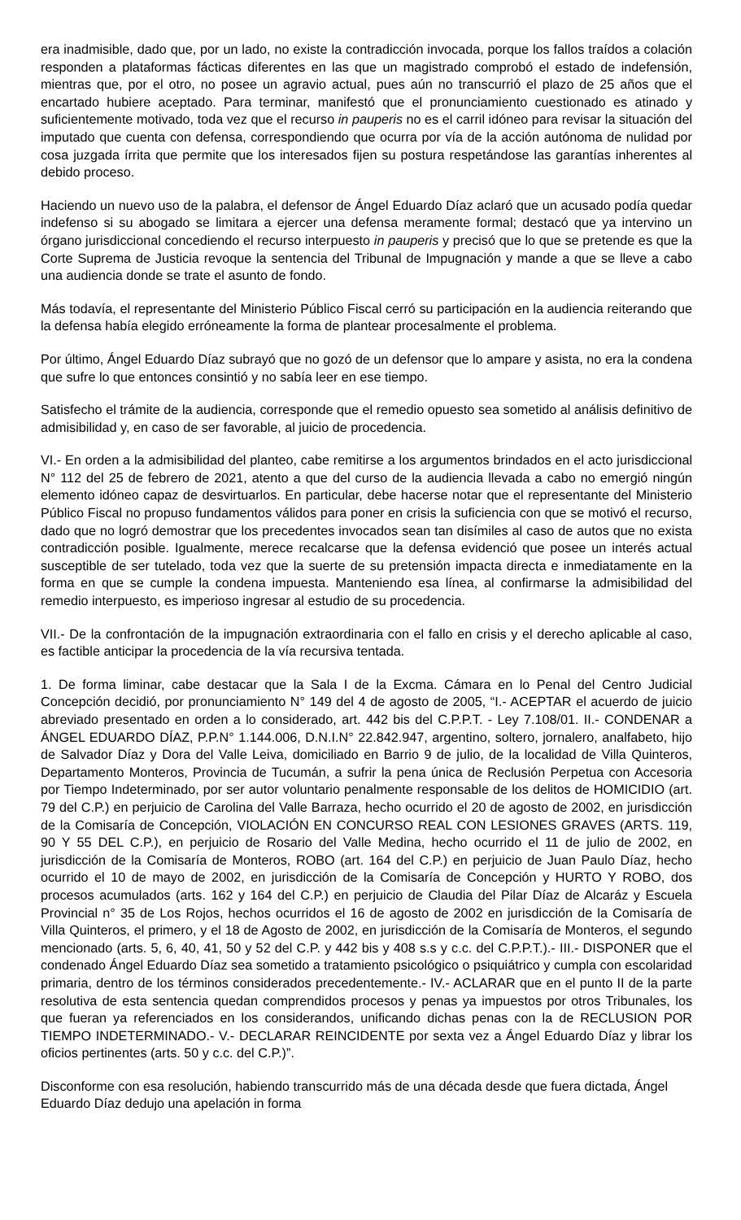era inadmisible, dado que, por un lado, no existe la contradicción invocada, porque los fallos traídos a colación responden a plataformas fácticas diferentes en las que un magistrado comprobó el estado de indefensión, mientras que, por el otro, no posee un agravio actual, pues aún no transcurrió el plazo de 25 años que el encartado hubiere aceptado. Para terminar, manifestó que el pronunciamiento cuestionado es atinado y suficientemente motivado, toda vez que el recurso in pauperis no es el carril idóneo para revisar la situación del imputado que cuenta con defensa, correspondiendo que ocurra por vía de la acción autónoma de nulidad por cosa juzgada írrita que permite que los interesados fijen su postura respetándose las garantías inherentes al debido proceso.
Haciendo un nuevo uso de la palabra, el defensor de Ángel Eduardo Díaz aclaró que un acusado podía quedar indefenso si su abogado se limitara a ejercer una defensa meramente formal; destacó que ya intervino un órgano jurisdiccional concediendo el recurso interpuesto in pauperis y precisó que lo que se pretende es que la Corte Suprema de Justicia revoque la sentencia del Tribunal de Impugnación y mande a que se lleve a cabo una audiencia donde se trate el asunto de fondo.
Más todavía, el representante del Ministerio Público Fiscal cerró su participación en la audiencia reiterando que la defensa había elegido erróneamente la forma de plantear procesalmente el problema.
Por último, Ángel Eduardo Díaz subrayó que no gozó de un defensor que lo ampare y asista, no era la condena que sufre lo que entonces consintió y no sabía leer en ese tiempo.
Satisfecho el trámite de la audiencia, corresponde que el remedio opuesto sea sometido al análisis definitivo de admisibilidad y, en caso de ser favorable, al juicio de procedencia.
VI.- En orden a la admisibilidad del planteo, cabe remitirse a los argumentos brindados en el acto jurisdiccional N° 112 del 25 de febrero de 2021, atento a que del curso de la audiencia llevada a cabo no emergió ningún elemento idóneo capaz de desvirtuarlos. En particular, debe hacerse notar que el representante del Ministerio Público Fiscal no propuso fundamentos válidos para poner en crisis la suficiencia con que se motivó el recurso, dado que no logró demostrar que los precedentes invocados sean tan disímiles al caso de autos que no exista contradicción posible. Igualmente, merece recalcarse que la defensa evidenció que posee un interés actual susceptible de ser tutelado, toda vez que la suerte de su pretensión impacta directa e inmediatamente en la forma en que se cumple la condena impuesta. Manteniendo esa línea, al confirmarse la admisibilidad del remedio interpuesto, es imperioso ingresar al estudio de su procedencia.
VII.- De la confrontación de la impugnación extraordinaria con el fallo en crisis y el derecho aplicable al caso, es factible anticipar la procedencia de la vía recursiva tentada.
1. De forma liminar, cabe destacar que la Sala I de la Excma. Cámara en lo Penal del Centro Judicial Concepción decidió, por pronunciamiento N° 149 del 4 de agosto de 2005, “I.- ACEPTAR el acuerdo de juicio abreviado presentado en orden a lo considerado, art. 442 bis del C.P.P.T. - Ley 7.108/01. II.- CONDENAR a ÁNGEL EDUARDO DÍAZ, P.P.N° 1.144.006, D.N.I.N° 22.842.947, argentino, soltero, jornalero, analfabeto, hijo de Salvador Díaz y Dora del Valle Leiva, domiciliado en Barrio 9 de julio, de la localidad de Villa Quinteros, Departamento Monteros, Provincia de Tucumán, a sufrir la pena única de Reclusión Perpetua con Accesoria por Tiempo Indeterminado, por ser autor voluntario penalmente responsable de los delitos de HOMICIDIO (art. 79 del C.P.) en perjuicio de Carolina del Valle Barraza, hecho ocurrido el 20 de agosto de 2002, en jurisdicción de la Comisaría de Concepción, VIOLACIÓN EN CONCURSO REAL CON LESIONES GRAVES (ARTS. 119, 90 Y 55 DEL C.P.), en perjuicio de Rosario del Valle Medina, hecho ocurrido el 11 de julio de 2002, en jurisdicción de la Comisaría de Monteros, ROBO (art. 164 del C.P.) en perjuicio de Juan Paulo Díaz, hecho ocurrido el 10 de mayo de 2002, en jurisdicción de la Comisaría de Concepción y HURTO Y ROBO, dos procesos acumulados (arts. 162 y 164 del C.P.) en perjuicio de Claudia del Pilar Díaz de Alcaráz y Escuela Provincial n° 35 de Los Rojos, hechos ocurridos el 16 de agosto de 2002 en jurisdicción de la Comisaría de Villa Quinteros, el primero, y el 18 de Agosto de 2002, en jurisdicción de la Comisaría de Monteros, el segundo mencionado (arts. 5, 6, 40, 41, 50 y 52 del C.P. y 442 bis y 408 s.s y c.c. del C.P.P.T.).- III.- DISPONER que el condenado Ángel Eduardo Díaz sea sometido a tratamiento psicológico o psiquiátrico y cumpla con escolaridad primaria, dentro de los términos considerados precedentemente.- IV.- ACLARAR que en el punto II de la parte resolutiva de esta sentencia quedan comprendidos procesos y penas ya impuestos por otros Tribunales, los que fueran ya referenciados en los considerandos, unificando dichas penas con la de RECLUSION POR TIEMPO INDETERMINADO.- V.- DECLARAR REINCIDENTE por sexta vez a Ángel Eduardo Díaz y librar los oficios pertinentes (arts. 50 y c.c. del C.P.)”.
Disconforme con esa resolución, habiendo transcurrido más de una década desde que fuera dictada, Ángel Eduardo Díaz dedujo una apelación in forma